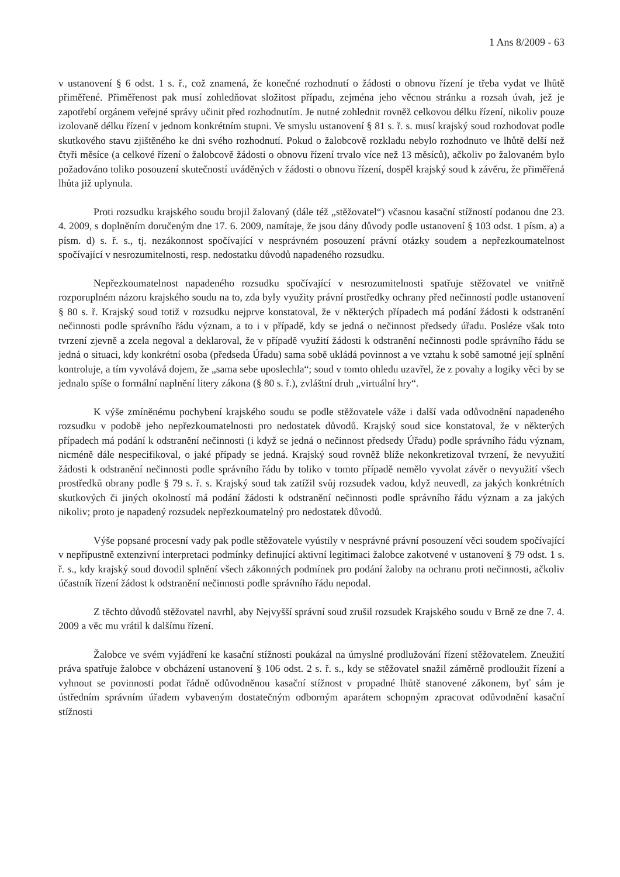1 Ans 8/2009 - 63
v ustanovení § 6 odst. 1 s. ř., což znamená, že konečné rozhodnutí o žádosti o obnovu řízení je třeba vydat ve lhůtě přiměřené. Přiměřenost pak musí zohledňovat složitost případu, zejména jeho věcnou stránku a rozsah úvah, jež je zapotřebí orgánem veřejné správy učinit před rozhodnutím. Je nutné zohlednit rovněž celkovou délku řízení, nikoliv pouze izolovaně délku řízení v jednom konkrétním stupni. Ve smyslu ustanovení § 81 s. ř. s. musí krajský soud rozhodovat podle skutkového stavu zjištěného ke dni svého rozhodnutí. Pokud o žalobcově rozkladu nebylo rozhodnuto ve lhůtě delší než čtyři měsíce (a celkové řízení o žalobcově žádosti o obnovu řízení trvalo více než 13 měsíců), ačkoliv po žalovaném bylo požadováno toliko posouzení skutečností uváděných v žádosti o obnovu řízení, dospěl krajský soud k závěru, že přiměřená lhůta již uplynula.
Proti rozsudku krajského soudu brojil žalovaný (dále též „stěžovatel“) včasnou kasační stížností podanou dne 23. 4. 2009, s doplněním doručeným dne 17. 6. 2009, namítaje, že jsou dány důvody podle ustanovení § 103 odst. 1 písm. a) a písm. d) s. ř. s., tj. nezákonnost spočívající v nesprávném posouzení právní otázky soudem a nepřezkoumatelnost spočívající v nesrozumitelnosti, resp. nedostatku důvodů napadeného rozsudku.
Nepřezkoumatelnost napadeného rozsudku spočívající v nesrozumitelnosti spatřuje stěžovatel ve vnitřně rozporuplném názoru krajského soudu na to, zda byly využity právní prostředky ochrany před nečinností podle ustanovení § 80 s. ř. Krajský soud totiž v rozsudku nejprve konstatoval, že v některých případech má podání žádosti k odstranění nečinnosti podle správního řádu význam, a to i v případě, kdy se jedná o nečinnost předsedy úřadu. Posléze však toto tvrzení zjevně a zcela negoval a deklaroval, že v případě využití žádosti k odstranění nečinnosti podle správního řádu se jedná o situaci, kdy konkrétní osoba (předseda Úřadu) sama sobě ukládá povinnost a ve vztahu k sobě samotné její splnění kontroluje, a tím vyvolává dojem, že „sama sebe uposlechla“; soud v tomto ohledu uzavřel, že z povahy a logiky věci by se jednalo spíše o formální naplnění litery zákona (§ 80 s. ř.), zvláštní druh „virtuální hry“.
K výše zmíněnému pochybení krajského soudu se podle stěžovatele váže i další vada odůvodnění napadeného rozsudku v podobě jeho nepřezkoumatelnosti pro nedostatek důvodů. Krajský soud sice konstatoval, že v některých případech má podání k odstranění nečinnosti (i když se jedná o nečinnost předsedy Úřadu) podle správního řádu význam, nicméně dále nespecifikoval, o jaké případy se jedná. Krajský soud rovněž blíže nekonkretizoval tvrzení, že nevyužití žádosti k odstranění nečinnosti podle správního řádu by toliko v tomto případě nemělo vyvolat závěr o nevyužití všech prostředků obrany podle § 79 s. ř. s. Krajský soud tak zatížil svůj rozsudek vadou, když neuvedl, za jakých konkrétních skutkových či jiných okolností má podání žádosti k odstranění nečinnosti podle správního řádu význam a za jakých nikoliv; proto je napadený rozsudek nepřezkoumatelný pro nedostatek důvodů.
Výše popsané procesní vady pak podle stěžovatele vyústily v nesprávné právní posouzení věci soudem spočívající v nepřípustně extenzivní interpretaci podmínky definující aktivní legitimaci žalobce zakotvené v ustanovení § 79 odst. 1 s. ř. s., kdy krajský soud dovodil splnění všech zákonných podmínek pro podání žaloby na ochranu proti nečinnosti, ačkoliv účastník řízení žádost k odstranění nečinnosti podle správního řádu nepodal.
Z těchto důvodů stěžovatel navrhl, aby Nejvyšší správní soud zrušil rozsudek Krajského soudu v Brně ze dne 7. 4. 2009 a věc mu vrátil k dalšímu řízení.
Žalobce ve svém vyjádření ke kasační stížnosti poukázal na úmyslné prodlužování řízení stěžovatelem. Zneužití práva spatřuje žalobce v obcházení ustanovení § 106 odst. 2 s. ř. s., kdy se stěžovatel snažil záměrně prodloužit řízení a vyhnout se povinnosti podat řádně odůvodněnou kasační stížnost v propadné lhůtě stanovené zákonem, byť sám je ústředním správním úřadem vybaveným dostatečným odborným aparátem schopným zpracovat odůvodnění kasační stížnosti